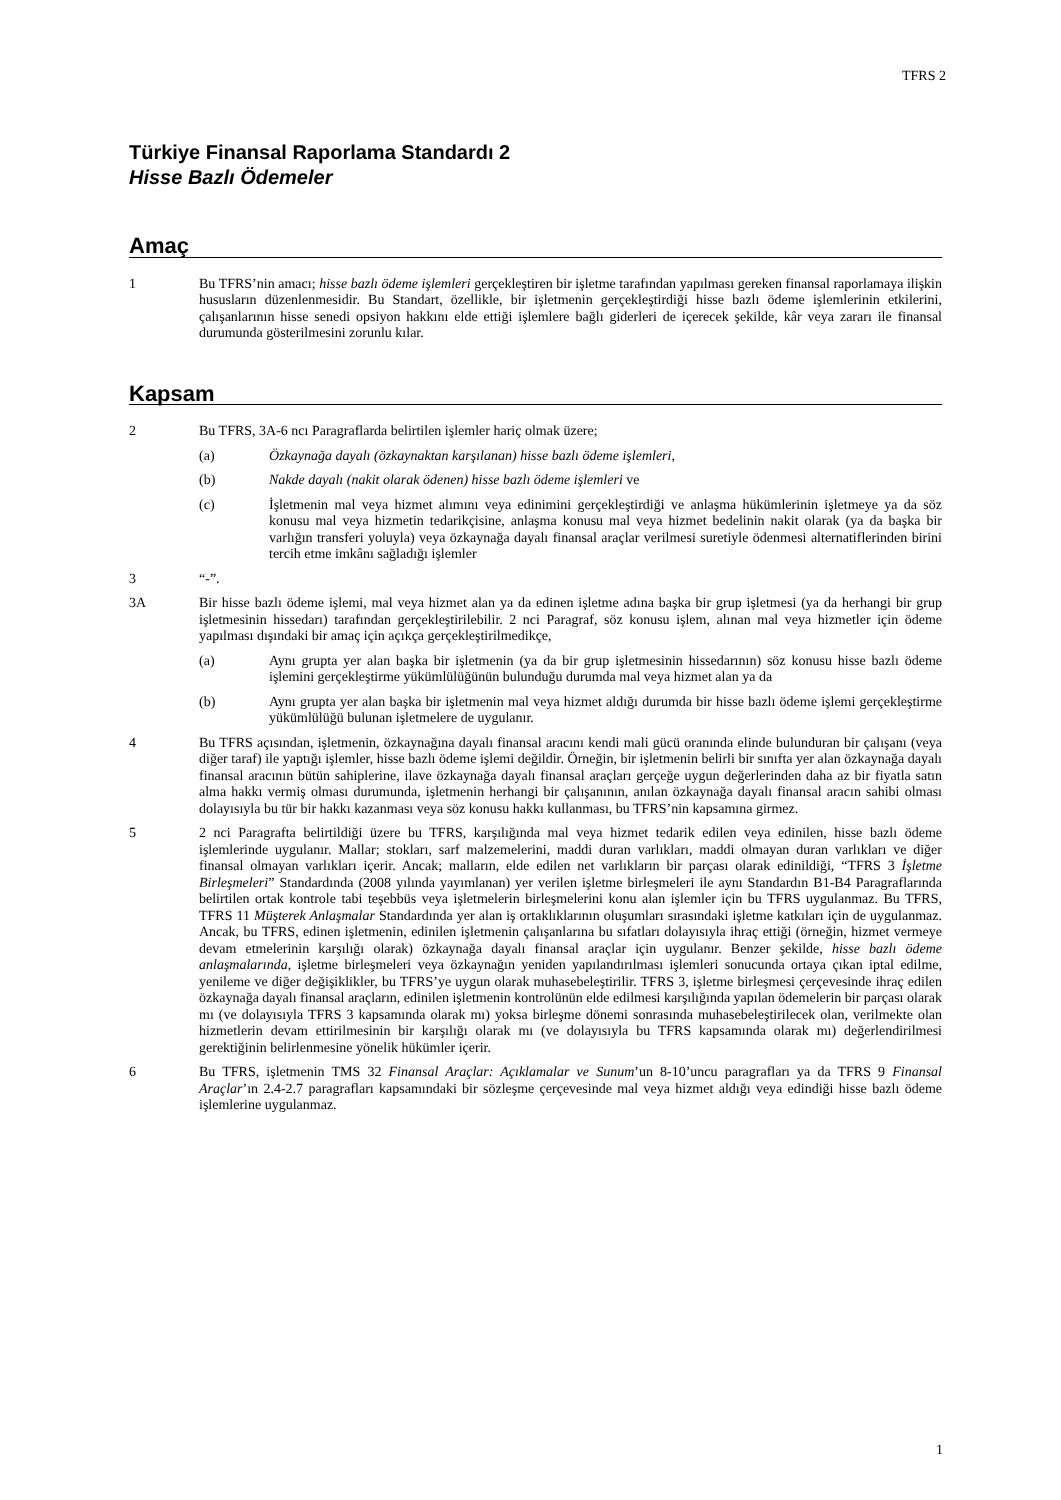TFRS 2
Türkiye Finansal Raporlama Standardı 2
Hisse Bazlı Ödemeler
Amaç
1 Bu TFRS’nin amacı; hisse bazlı ödeme işlemleri gerçekleştiren bir işletme tarafından yapılması gereken finansal raporlamaya ilişkin hususların düzenlenmesidir. Bu Standart, özellikle, bir işletmenin gerçekleştirdiği hisse bazlı ödeme işlemlerinin etkilerini, çalışanlarının hisse senedi opsiyon hakkını elde ettiği işlemlere bağlı giderleri de içerecek şekilde, kâr veya zararı ile finansal durumunda gösterilmesini zorunlu kılar.
Kapsam
2 Bu TFRS, 3A-6 ncı Paragraflarda belirtilen işlemler hariç olmak üzere;
(a) Özkaynağa dayalı (özkaynaktan karşılanan) hisse bazlı ödeme işlemleri,
(b) Nakde dayalı (nakit olarak ödenen) hisse bazlı ödeme işlemleri ve
(c) İşletmenin mal veya hizmet alımını veya edinimini gerçekleştirdiği ve anlaşma hükümlerinin işletmeye ya da söz konusu mal veya hizmetin tedarikçisine, anlaşma konusu mal veya hizmet bedelinin nakit olarak (ya da başka bir varlığın transferi yoluyla) veya özkaynağa dayalı finansal araçlar verilmesi suretiyle ödenmesi alternatiflerinden birini tercih etme imkânı sağladığı işlemler
3 “-”.
3A Bir hisse bazlı ödeme işlemi, mal veya hizmet alan ya da edinen işletme adına başka bir grup işletmesi (ya da herhangi bir grup işletmesinin hissedarı) tarafından gerçekleştirilebilir. 2 nci Paragraf, söz konusu işlem, alınan mal veya hizmetler için ödeme yapılması dışındaki bir amaç için açıkça gerçekleştirilmedikçe,
(a) Aynı grupta yer alan başka bir işletmenin (ya da bir grup işletmesinin hissedarının) söz konusu hisse bazlı ödeme işlemini gerçekleştirme yükümlülüğünün bulunduğu durumda mal veya hizmet alan ya da
(b) Aynı grupta yer alan başka bir işletmenin mal veya hizmet aldığı durumda bir hisse bazlı ödeme işlemi gerçekleştirme yükümlülüğü bulunan işletmelere de uygulanır.
4 Bu TFRS açısından, işletmenin, özkaynağına dayalı finansal aracını kendi mali gücü oranında elinde bulunduran bir çalışanı (veya diğer taraf) ile yaptığı işlemler, hisse bazlı ödeme işlemi değildir. Örneğin, bir işletmenin belirli bir sınıfta yer alan özkaynağa dayalı finansal aracının bütün sahiplerine, ilave özkaynağa dayalı finansal araçları gerçeğe uygun değerlerinden daha az bir fiyatla satın alma hakkı vermiş olması durumunda, işletmenin herhangi bir çalışanının, anılan özkaynağa dayalı finansal aracın sahibi olması dolayısıyla bu tür bir hakkı kazanması veya söz konusu hakkı kullanması, bu TFRS’nin kapsamına girmez.
5 2 nci Paragrafta belirtildiği üzere bu TFRS, karşılığında mal veya hizmet tedarik edilen veya edinilen, hisse bazlı ödeme işlemlerinde uygulanır. Mallar; stokları, sarf malzemelerini, maddi duran varlıkları, maddi olmayan duran varlıkları ve diğer finansal olmayan varlıkları içerir. Ancak; malların, elde edilen net varlıkların bir parçası olarak edinildiği, “TFRS 3 İşletme Birleşmeleri” Standardında (2008 yılında yayımlanan) yer verilen işletme birleşmeleri ile aynı Standardın B1-B4 Paragraflarında belirtilen ortak kontrole tabi teşebbüs veya işletmelerin birleşmelerini konu alan işlemler için bu TFRS uygulanmaz. Bu TFRS, TFRS 11 Müşterek Anlaşmalar Standardında yer alan iş ortaklıklarının oluşumları sırasındaki işletme katkıları için de uygulanmaz. Ancak, bu TFRS, edinen işletmenin, edinilen işletmenin çalışanlarına bu sıfatları dolayısıyla ihraç ettiği (örneğin, hizmet vermeye devam etmelerinin karşılığı olarak) özkaynağa dayalı finansal araçlar için uygulanır. Benzer şekilde, hisse bazlı ödeme anlaşmalarında, işletme birleşmeleri veya özkaynağın yeniden yapılandırılması işlemleri sonucunda ortaya çıkan iptal edilme, yenileme ve diğer değişiklikler, bu TFRS’ye uygun olarak muhasebeleştirilir. TFRS 3, işletme birleşmesi çerçevesinde ihraç edilen özkaynağa dayalı finansal araçların, edinilen işletmenin kontrolünün elde edilmesi karşılığında yapılan ödemelerin bir parçası olarak mı (ve dolayısıyla TFRS 3 kapsamında olarak mı) yoksa birleşme dönemi sonrasında muhasebeleştirilecek olan, verilmekte olan hizmetlerin devam ettirilmesinin bir karşılığı olarak mı (ve dolayısıyla bu TFRS kapsamında olarak mı) değerlendirilmesi gerektiğinin belirlenmesine yönelik hükümler içerir.
6 Bu TFRS, işletmenin TMS 32 Finansal Araçlar: Açıklamalar ve Sunum’un 8-10’uncu paragrafları ya da TFRS 9 Finansal Araçlar’ın 2.4-2.7 paragrafları kapsamındaki bir sözleşme çerçevesinde mal veya hizmet aldığı veya edindiği hisse bazlı ödeme işlemlerine uygulanmaz.
1